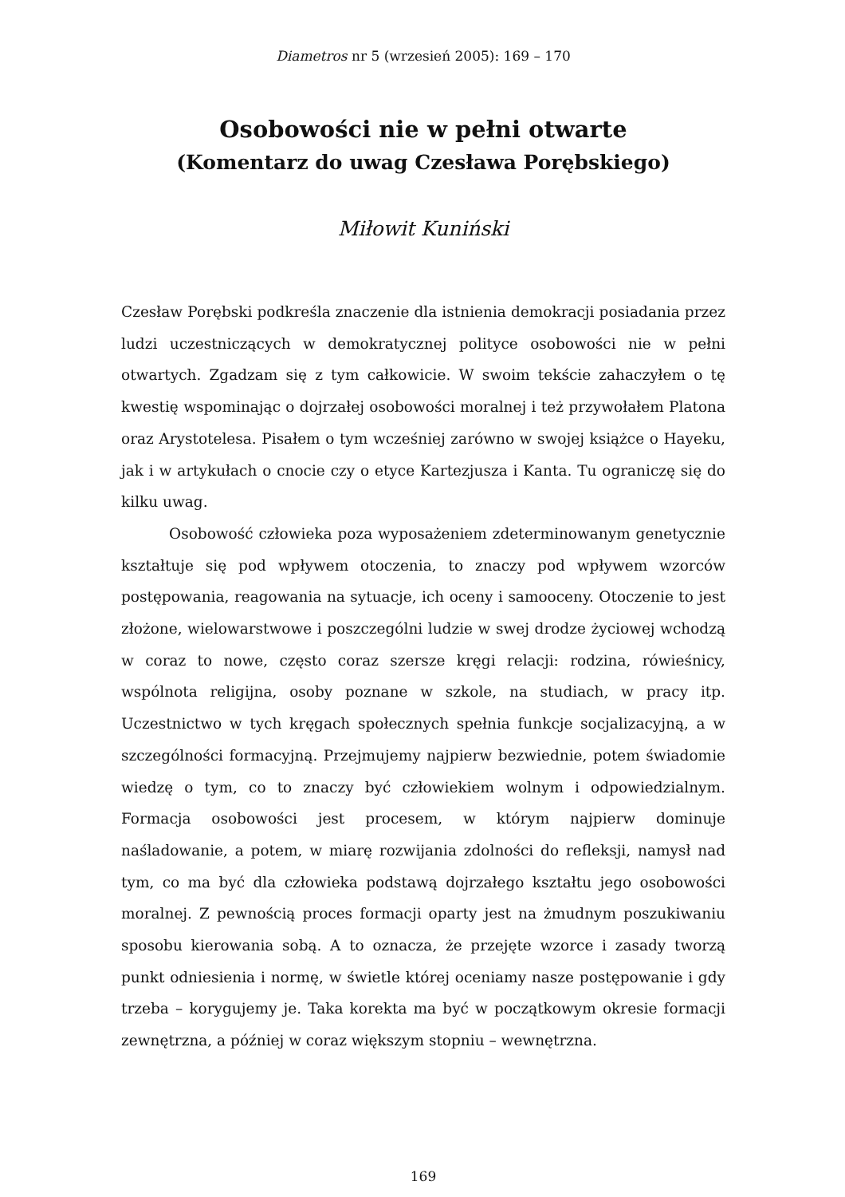Diametros nr 5 (wrzesień 2005): 169 – 170
Osobowości nie w pełni otwarte
(Komentarz do uwag Czesława Porębskiego)
Miłowit Kuniński
Czesław Porębski podkreśla znaczenie dla istnienia demokracji posiadania przez ludzi uczestniczących w demokratycznej polityce osobowości nie w pełni otwartych. Zgadzam się z tym całkowicie. W swoim tekście zahaczyłem o tę kwestię wspominając o dojrzałej osobowości moralnej i też przywołałem Platona oraz Arystotelesa. Pisałem o tym wcześniej zarówno w swojej książce o Hayeku, jak i w artykułach o cnocie czy o etyce Kartezjusza i Kanta. Tu ograniczę się do kilku uwag.
Osobowość człowieka poza wyposażeniem zdeterminowanym genetycznie kształtuje się pod wpływem otoczenia, to znaczy pod wpływem wzorców postępowania, reagowania na sytuacje, ich oceny i samooceny. Otoczenie to jest złożone, wielowarstwowe i poszczególni ludzie w swej drodze życiowej wchodzą w coraz to nowe, często coraz szersze kręgi relacji: rodzina, rówieśnicy, wspólnota religijna, osoby poznane w szkole, na studiach, w pracy itp. Uczestnictwo w tych kręgach społecznych spełnia funkcje socjalizacyjną, a w szczególności formacyjną. Przejmujemy najpierw bezwiednie, potem świadomie wiedzę o tym, co to znaczy być człowiekiem wolnym i odpowiedzialnym. Formacja osobowości jest procesem, w którym najpierw dominuje naśladowanie, a potem, w miarę rozwijania zdolności do refleksji, namysł nad tym, co ma być dla człowieka podstawą dojrzałego kształtu jego osobowości moralnej. Z pewnością proces formacji oparty jest na żmudnym poszukiwaniu sposobu kierowania sobą. A to oznacza, że przejęte wzorce i zasady tworzą punkt odniesienia i normę, w świetle której oceniamy nasze postępowanie i gdy trzeba – korygujemy je. Taka korekta ma być w początkowym okresie formacji zewnętrzna, a później w coraz większym stopniu – wewnętrzna.
169